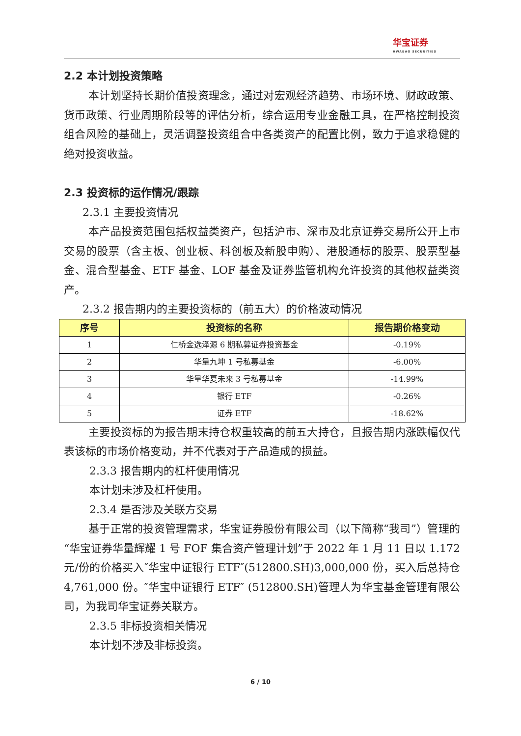华宝证券
HWABAO SECURITIES
2.2 本计划投资策略
本计划坚持长期价值投资理念，通过对宏观经济趋势、市场环境、财政政策、货币政策、行业周期阶段等的评估分析，综合运用专业金融工具，在严格控制投资组合风险的基础上，灵活调整投资组合中各类资产的配置比例，致力于追求稳健的绝对投资收益。
2.3 投资标的运作情况/跟踪
2.3.1 主要投资情况
本产品投资范围包括权益类资产，包括沪市、深市及北京证券交易所公开上市交易的股票（含主板、创业板、科创板及新股申购）、港股通标的股票、股票型基金、混合型基金、ETF 基金、LOF 基金及证券监管机构允许投资的其他权益类资产。
2.3.2 报告期内的主要投资标的（前五大）的价格波动情况
| 序号 | 投资标的名称 | 报告期价格变动 |
| --- | --- | --- |
| 1 | 仁桥金选泽源 6 期私募证券投资基金 | -0.19% |
| 2 | 华量九坤 1 号私募基金 | -6.00% |
| 3 | 华量华夏未来 3 号私募基金 | -14.99% |
| 4 | 银行 ETF | -0.26% |
| 5 | 证券 ETF | -18.62% |
主要投资标的为报告期末持仓权重较高的前五大持仓，且报告期内涨跌幅仅代表该标的市场价格变动，并不代表对于产品造成的损益。
2.3.3 报告期内的杠杆使用情况
本计划未涉及杠杆使用。
2.3.4 是否涉及关联方交易
基于正常的投资管理需求，华宝证券股份有限公司（以下简称“我司”）管理的“华宝证券华量辉耀 1 号 FOF 集合资产管理计划”于 2022 年 1 月 11 日以 1.172 元/份的价格买入″华宝中证银行 ETF″(512800.SH)3,000,000 份，买入后总持仓 4,761,000 份。″华宝中证银行 ETF″ (512800.SH)管理人为华宝基金管理有限公司，为我司华宝证券关联方。
2.3.5 非标投资相关情况
本计划不涉及非标投资。
6 / 10